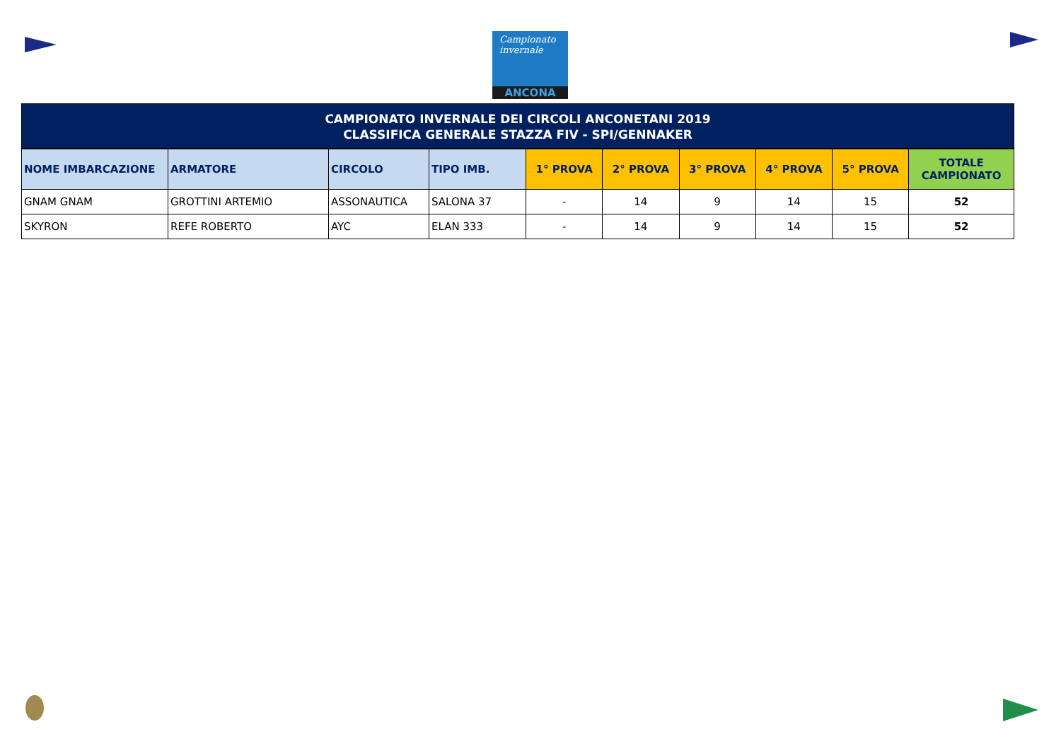Campionato
invernale
ANCONA
CAMPIONATO INVERNALE DEI CIRCOLI ANCONETANI 2019
CLASSIFICA GENERALE STAZZA FIV - SPI/GENNAKER
| NOME IMBARCAZIONE | ARMATORE | CIRCOLO | TIPO IMB. | 1° PROVA | 2° PROVA | 3° PROVA | 4° PROVA | 5° PROVA | TOTALE CAMPIONATO |
| --- | --- | --- | --- | --- | --- | --- | --- | --- | --- |
| GNAM GNAM | GROTTINI ARTEMIO | ASSONAUTICA | SALONA 37 | - | 14 | 9 | 14 | 15 | 52 |
| SKYRON | REFE ROBERTO | AYC | ELAN 333 | - | 14 | 9 | 14 | 15 | 52 |